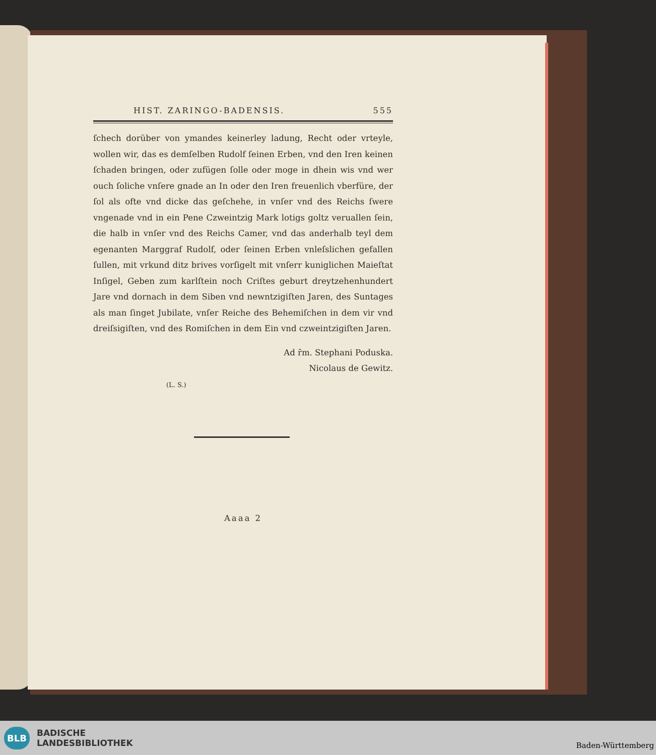HIST. ZARINGO-BADENSIS. 555
ſchech dorüber von ymandes keinerley ladung, Recht oder vrteyle, wollen wir, das es demſelben Rudolf ſeinen Erben, vnd den Iren keinen ſchaden bringen, oder zufügen ſolle oder moge in dhein wis vnd wer ouch ſoliche vnſere gnade an In oder den Iren freuenlich vberfüre, der ſol als ofte vnd dicke das geſchehe, in vnſer vnd des Reichs ſwere vngenade vnd in ein Pene Czweintzig Mark lotigs goltz veruallen ſein, die halb in vnſer vnd des Reichs Camer, vnd das anderhalb teyl dem egenanten Marggraf Rudolf, oder ſeinen Erben vnleſslichen gefallen ſullen, mit vrkund ditz brives vorſigelt mit vnſerr kuniglichen Maieſtat Inſigel, Geben zum karlſtein noch Criſtes geburt dreytzehenhundert Jare vnd dornach in dem Siben vnd newntzigiſten Jaren, des Suntages als man ſinget Jubilate, vnſer Reiche des Behemiſchen in dem vir vnd dreiſsigiſten, vnd des Romiſchen in dem Ein vnd czweintzigiſten Jaren.
Ad r̄m. Stephani Poduska.
Nicolaus de Gewitz.
(L. S.)
Aaaa 2
BLB BADISCHE
LANDESBIBLIOTHEK
Baden-Württemberg